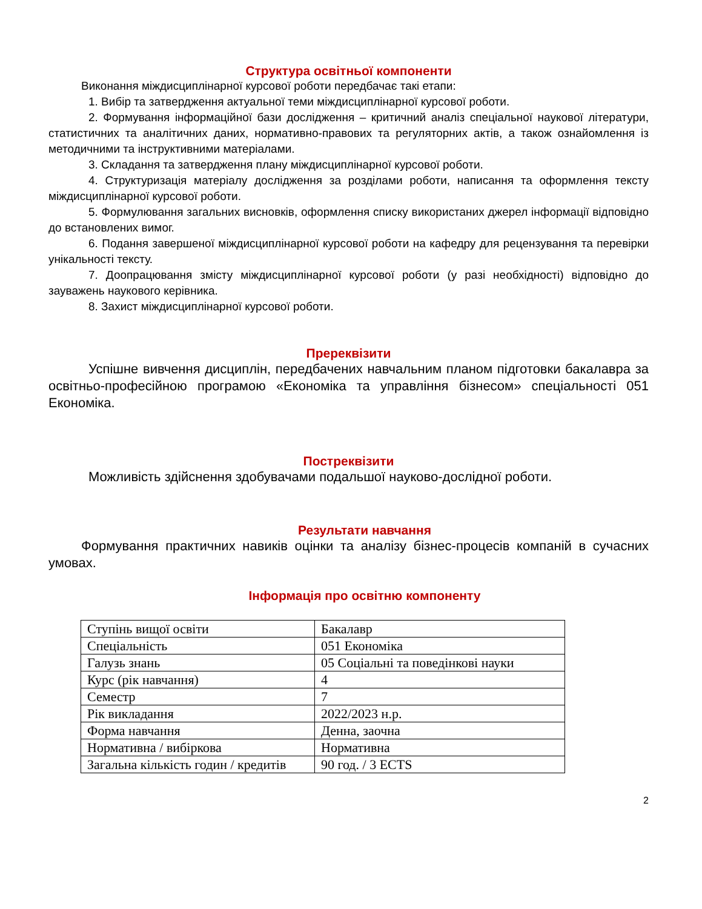Структура освітньої компоненти
Виконання міждисциплінарної курсової роботи передбачає такі етапи:
1. Вибір та затвердження актуальної теми міждисциплінарної курсової роботи.
2. Формування інформаційної бази дослідження – критичний аналіз спеціальної наукової літератури, статистичних та аналітичних даних, нормативно-правових та регуляторних актів, а також ознайомлення із методичними та інструктивними матеріалами.
3. Складання та затвердження плану міждисциплінарної курсової роботи.
4. Структуризація матеріалу дослідження за розділами роботи, написання та оформлення тексту міждисциплінарної курсової роботи.
5. Формулювання загальних висновків, оформлення списку використаних джерел інформації відповідно до встановлених вимог.
6. Подання завершеної міждисциплінарної курсової роботи на кафедру для рецензування та перевірки унікальності тексту.
7. Доопрацювання змісту міждисциплінарної курсової роботи (у разі необхідності) відповідно до зауважень наукового керівника.
8. Захист міждисциплінарної курсової роботи.
Пререквізити
Успішне вивчення дисциплін, передбачених навчальним планом підготовки бакалавра за освітньо-професійною програмою «Економіка та управління бізнесом» спеціальності 051 Економіка.
Постреквізити
Можливість здійснення здобувачами подальшої науково-дослідної роботи.
Результати навчання
Формування практичних навиків оцінки та аналізу бізнес-процесів компаній в сучасних умовах.
Інформація про освітню компоненту
| Ступінь вищої освіти | Бакалавр |
| Спеціальність | 051 Економіка |
| Галузь знань | 05 Соціальні та поведінкові науки |
| Курс (рік навчання) | 4 |
| Семестр | 7 |
| Рік викладання | 2022/2023 н.р. |
| Форма навчання | Денна, заочна |
| Нормативна / вибіркова | Нормативна |
| Загальна кількість годин / кредитів | 90 год. / 3 ECTS |
2